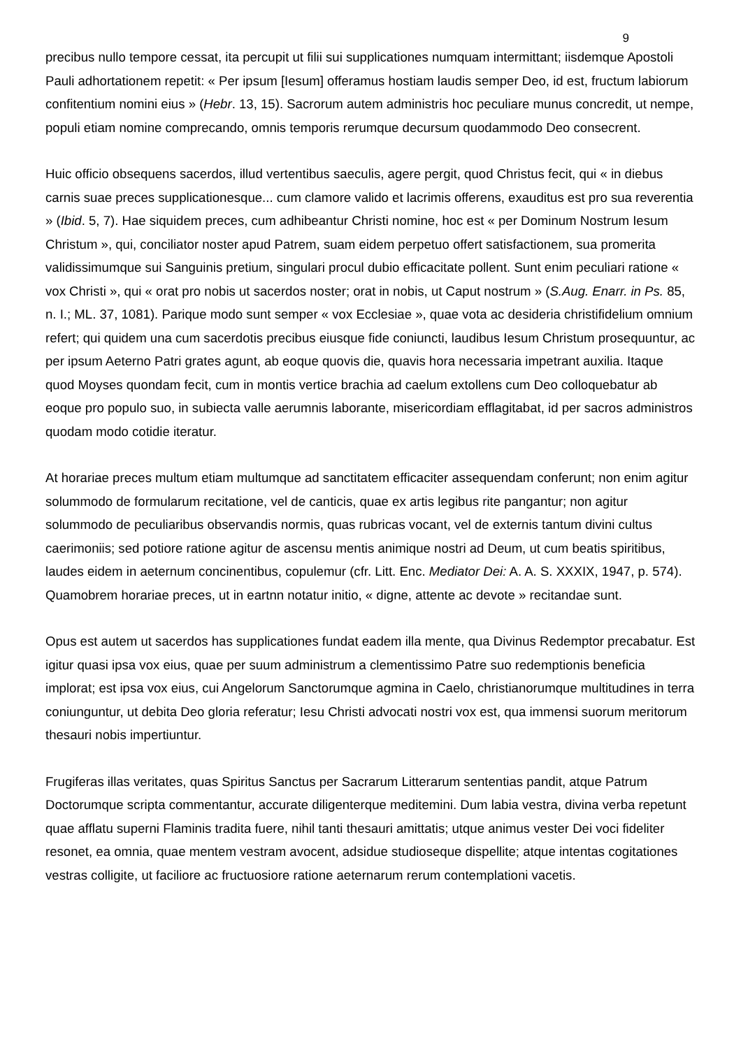9
precibus nullo tempore cessat, ita percupit ut filii sui supplicationes numquam intermittant; iisdemque Apostoli Pauli adhortationem repetit: « Per ipsum [Iesum] offeramus hostiam laudis semper Deo, id est, fructum labiorum confitentium nomini eius » (Hebr. 13, 15). Sacrorum autem administris hoc peculiare munus concredit, ut nempe, populi etiam nomine comprecando, omnis temporis rerumque decursum quodammodo Deo consecrent.
Huic officio obsequens sacerdos, illud vertentibus saeculis, agere pergit, quod Christus fecit, qui « in diebus carnis suae preces supplicationesque... cum clamore valido et lacrimis offerens, exauditus est pro sua reverentia » (Ibid. 5, 7). Hae siquidem preces, cum adhibeantur Christi nomine, hoc est « per Dominum Nostrum Iesum Christum », qui, conciliator noster apud Patrem, suam eidem perpetuo offert satisfactionem, sua promerita validissimumque sui Sanguinis pretium, singulari procul dubio efficacitate pollent. Sunt enim peculiari ratione « vox Christi », qui « orat pro nobis ut sacerdos noster; orat in nobis, ut Caput nostrum » (S.Aug. Enarr. in Ps. 85, n. I.; ML. 37, 1081). Parique modo sunt semper « vox Ecclesiae », quae vota ac desideria christifidelium omnium refert; qui quidem una cum sacerdotis precibus eiusque fide coniuncti, laudibus Iesum Christum prosequuntur, ac per ipsum Aeterno Patri grates agunt, ab eoque quovis die, quavis hora necessaria impetrant auxilia. Itaque quod Moyses quondam fecit, cum in montis vertice brachia ad caelum extollens cum Deo colloquebatur ab eoque pro populo suo, in subiecta valle aerumnis laborante, misericordiam efflagitabat, id per sacros administros quodam modo cotidie iteratur.
At horariae preces multum etiam multumque ad sanctitatem efficaciter assequendam conferunt; non enim agitur solummodo de formularum recitatione, vel de canticis, quae ex artis legibus rite pangantur; non agitur solummodo de peculiaribus observandis normis, quas rubricas vocant, vel de externis tantum divini cultus caerimoniis; sed potiore ratione agitur de ascensu mentis animique nostri ad Deum, ut cum beatis spiritibus, laudes eidem in aeternum concinentibus, copulemur (cfr. Litt. Enc. Mediator Dei: A. A. S. XXXIX, 1947, p. 574). Quamobrem horariae preces, ut in eartnn notatur initio, « digne, attente ac devote » recitandae sunt.
Opus est autem ut sacerdos has supplicationes fundat eadem illa mente, qua Divinus Redemptor precabatur. Est igitur quasi ipsa vox eius, quae per suum administrum a clementissimo Patre suo redemptionis beneficia implorat; est ipsa vox eius, cui Angelorum Sanctorumque agmina in Caelo, christianorumque multitudines in terra coniunguntur, ut debita Deo gloria referatur; Iesu Christi advocati nostri vox est, qua immensi suorum meritorum thesauri nobis impertiuntur.
Frugiferas illas veritates, quas Spiritus Sanctus per Sacrarum Litterarum sententias pandit, atque Patrum Doctorumque scripta commentantur, accurate diligenterque meditemini. Dum labia vestra, divina verba repetunt quae afflatu superni Flaminis tradita fuere, nihil tanti thesauri amittatis; utque animus vester Dei voci fideliter resonet, ea omnia, quae mentem vestram avocent, adsidue studioseque dispellite; atque intentas cogitationes vestras colligite, ut faciliore ac fructuosiore ratione aeternarum rerum contemplationi vacetis.